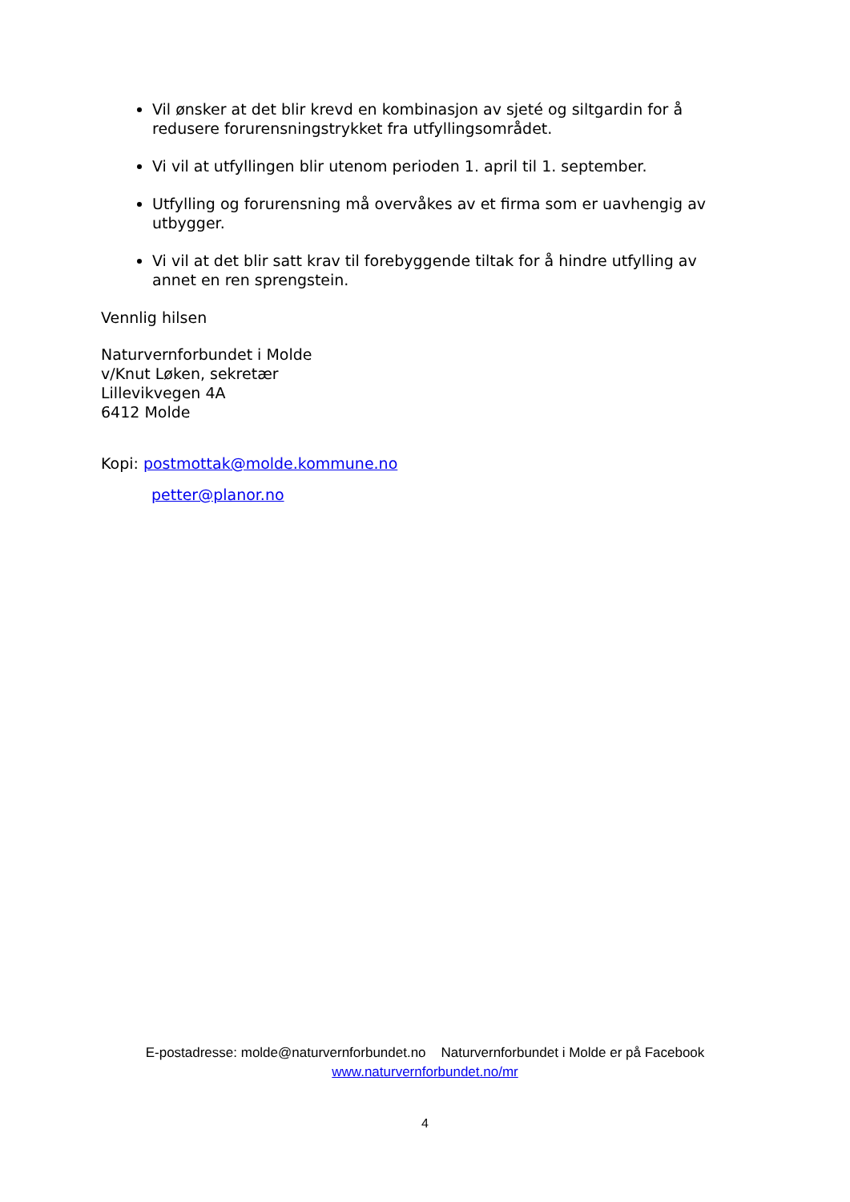Vil ønsker at det blir krevd en kombinasjon av sjeté og siltgardin for å redusere forurensningstrykket fra utfyllingsområdet.
Vi vil at utfyllingen blir utenom perioden 1. april til 1. september.
Utfylling og forurensning må overvåkes av et firma som er uavhengig av utbygger.
Vi vil at det blir satt krav til forebyggende tiltak for å hindre utfylling av annet en ren sprengstein.
Vennlig hilsen
Naturvernforbundet i Molde
v/Knut Løken, sekretær
Lillevikvegen 4A
6412 Molde
Kopi: postmottak@molde.kommune.no
petter@planor.no
E-postadresse: molde@naturvernforbundet.no Naturvernforbundet i Molde er på Facebook
www.naturvernforbundet.no/mr
4